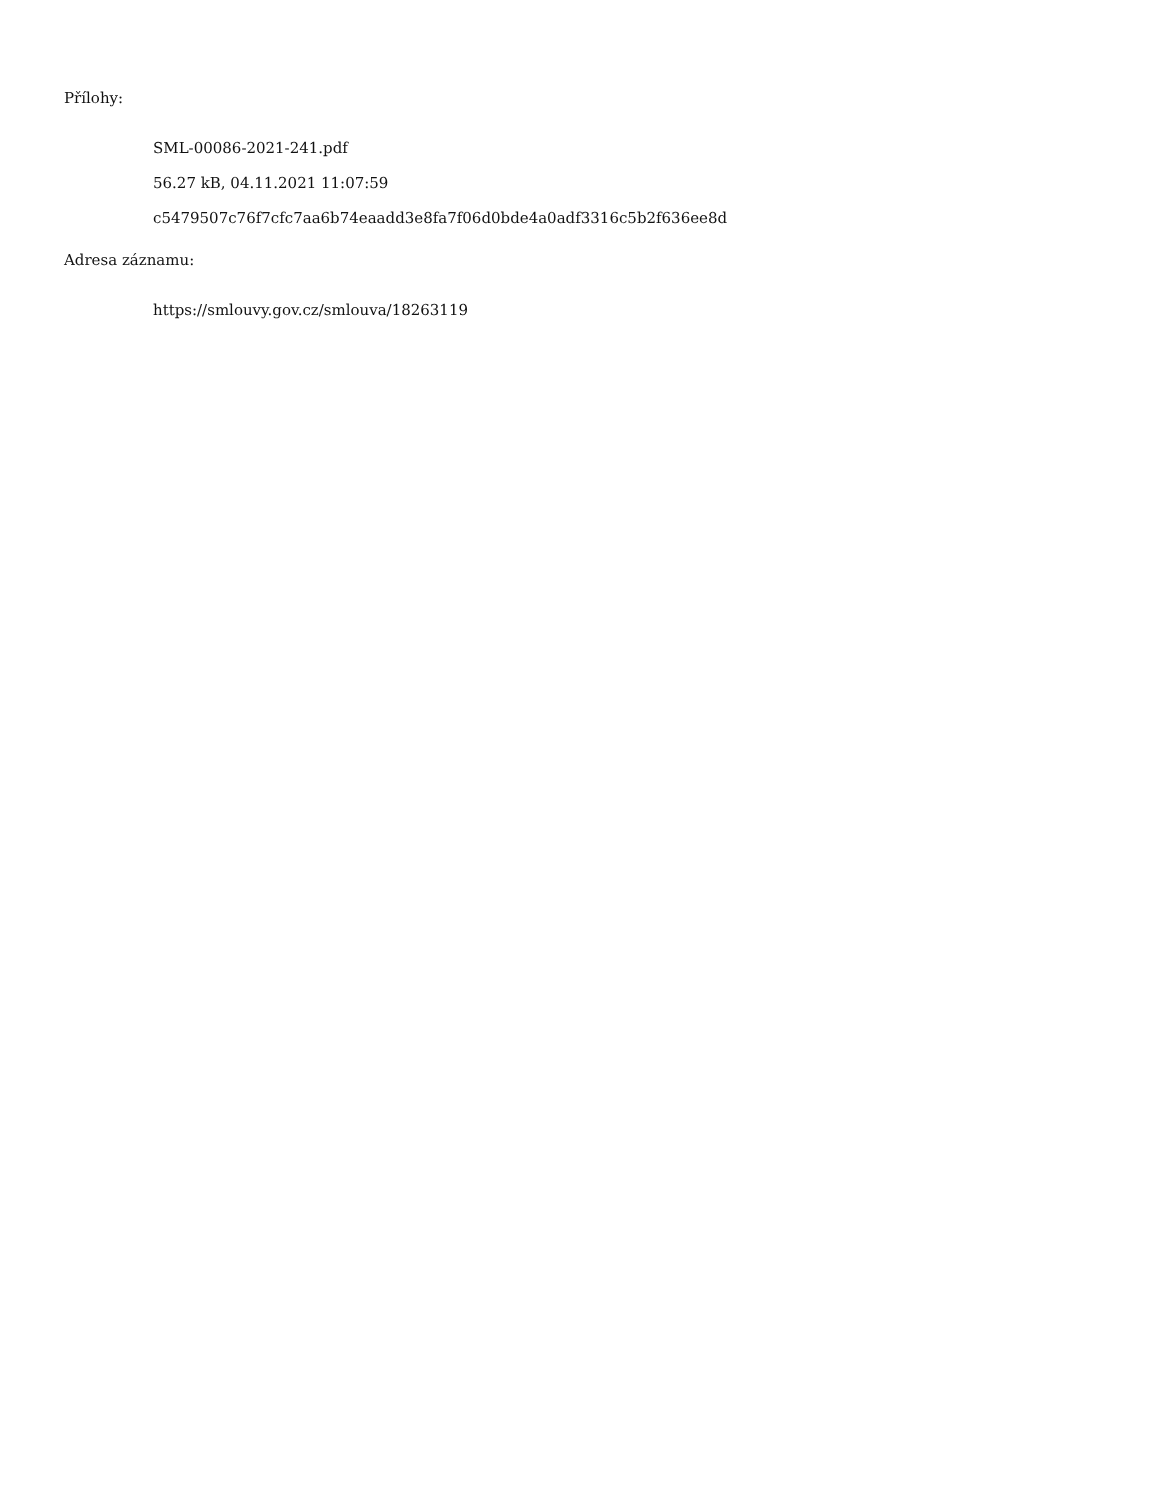Přílohy:
SML-00086-2021-241.pdf
56.27 kB, 04.11.2021 11:07:59
c5479507c76f7cfc7aa6b74eaadd3e8fa7f06d0bde4a0adf3316c5b2f636ee8d
Adresa záznamu:
https://smlouvy.gov.cz/smlouva/18263119